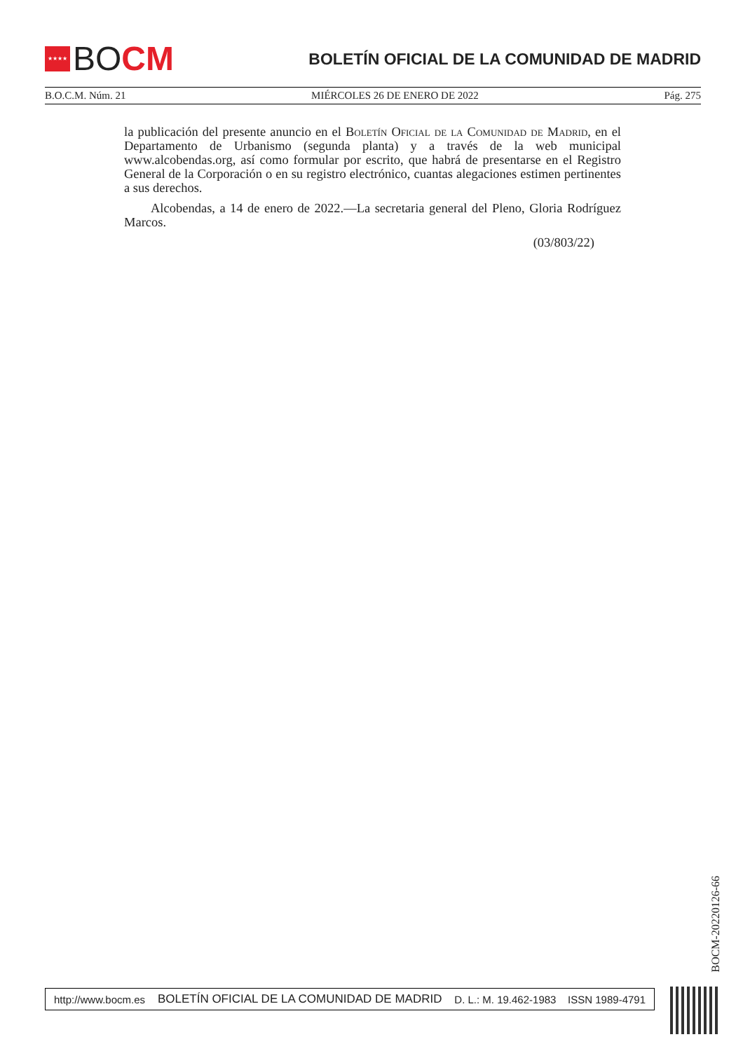★★★★
BO CM
BOLETÍN OFICIAL DE LA COMUNIDAD DE MADRID
B.O.C.M. Núm. 21 MIÉRCOLES 26 DE ENERO DE 2022 Pág. 275
la publicación del presente anuncio en el Boletín Oficial de la Comunidad de Madrid, en el Departamento de Urbanismo (segunda planta) y a través de la web municipal www.alcobendas.org, así como formular por escrito, que habrá de presentarse en el Registro General de la Corporación o en su registro electrónico, cuantas alegaciones estimen pertinentes a sus derechos.
Alcobendas, a 14 de enero de 2022.—La secretaria general del Pleno, Gloria Rodríguez Marcos.
(03/803/22)
BOCM-20220126-66
http://www.bocm.es BOLETÍN OFICIAL DE LA COMUNIDAD DE MADRID D. L.: M. 19.462-1983 ISSN 1989-4791